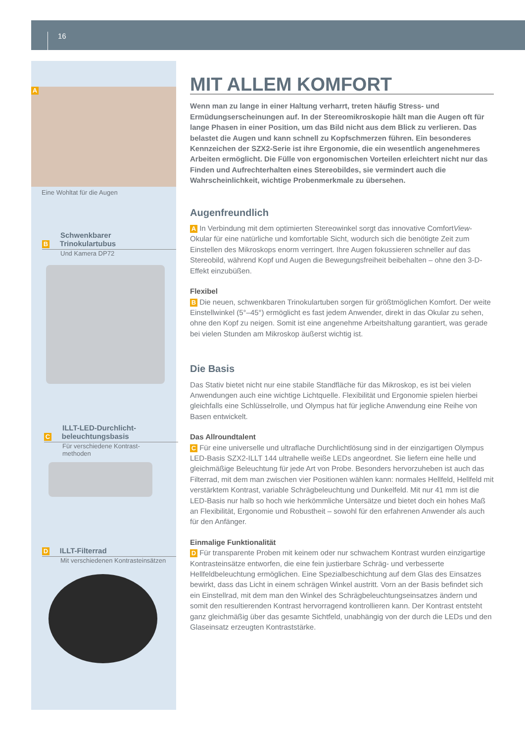16
A
Eine Wohltat für die Augen
Schwenkbarer
B Trinokulartubus
Und Kamera DP72
ILLT-LED-Durchlicht-
C beleuchtungsbasis
Für verschiedene Kontrast-
methoden
D ILLT-Filterrad
Mit verschiedenen Kontrasteinsätzen
MIT ALLEM KOMFORT
Wenn man zu lange in einer Haltung verharrt, treten häufig Stress- und Ermüdungserscheinungen auf. In der Stereomikroskopie hält man die Augen oft für lange Phasen in einer Position, um das Bild nicht aus dem Blick zu verlieren. Das belastet die Augen und kann schnell zu Kopfschmerzen führen. Ein besonderes Kennzeichen der SZX2-Serie ist ihre Ergonomie, die ein wesentlich angenehmeres Arbeiten ermöglicht. Die Fülle von ergonomischen Vorteilen erleichtert nicht nur das Finden und Aufrechterhalten eines Stereobildes, sie vermindert auch die Wahrscheinlichkeit, wichtige Probenmerkmale zu übersehen.
Augenfreundlich
A In Verbindung mit dem optimierten Stereowinkel sorgt das innovative ComfortView-Okular für eine natürliche und komfortable Sicht, wodurch sich die benötigte Zeit zum Einstellen des Mikroskops enorm verringert. Ihre Augen fokussieren schneller auf das Stereobild, während Kopf und Augen die Bewegungsfreiheit beibehalten – ohne den 3-D-Effekt einzubüßen.
Flexibel
B Die neuen, schwenkbaren Trinokulartuben sorgen für größtmöglichen Komfort. Der weite Einstellwinkel (5°–45°) ermöglicht es fast jedem Anwender, direkt in das Okular zu sehen, ohne den Kopf zu neigen. Somit ist eine angenehme Arbeitshaltung garantiert, was gerade bei vielen Stunden am Mikroskop äußerst wichtig ist.
Die Basis
Das Stativ bietet nicht nur eine stabile Standfläche für das Mikroskop, es ist bei vielen Anwendungen auch eine wichtige Lichtquelle. Flexibilität und Ergonomie spielen hierbei gleichfalls eine Schlüsselrolle, und Olympus hat für jegliche Anwendung eine Reihe von Basen entwickelt.
Das Allroundtalent
C Für eine universelle und ultraflache Durchlichtlösung sind in der einzigartigen Olympus LED-Basis SZX2-ILLT 144 ultrahelle weiße LEDs angeordnet. Sie liefern eine helle und gleichmäßige Beleuchtung für jede Art von Probe. Besonders hervorzuheben ist auch das Filterrad, mit dem man zwischen vier Positionen wählen kann: normales Hellfeld, Hellfeld mit verstärktem Kontrast, variable Schrägbeleuchtung und Dunkelfeld. Mit nur 41 mm ist die LED-Basis nur halb so hoch wie herkömmliche Untersätze und bietet doch ein hohes Maß an Flexibilität, Ergonomie und Robustheit – sowohl für den erfahrenen Anwender als auch für den Anfänger.
Einmalige Funktionalität
D Für transparente Proben mit keinem oder nur schwachem Kontrast wurden einzigartige Kontrasteinsätze entworfen, die eine fein justierbare Schräg- und verbesserte Hellfeldbeleuchtung ermöglichen. Eine Spezialbeschichtung auf dem Glas des Einsatzes bewirkt, dass das Licht in einem schrägen Winkel austritt. Vorn an der Basis befindet sich ein Einstellrad, mit dem man den Winkel des Schrägbeleuchtungseinsatzes ändern und somit den resultierenden Kontrast hervorragend kontrollieren kann. Der Kontrast entsteht ganz gleichmäßig über das gesamte Sichtfeld, unabhängig von der durch die LEDs und den Glaseinsatz erzeugten Kontraststärke.